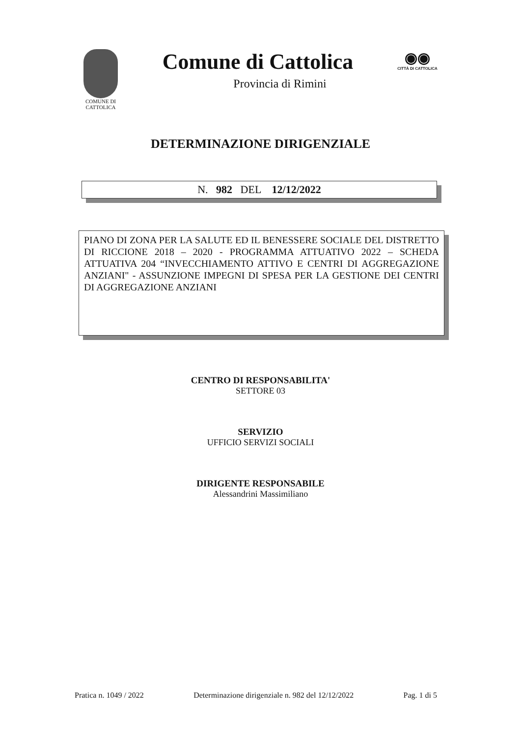COMUNE DI CATTOLICA
Comune di Cattolica
Provincia di Rimini
◉◉
CITTÀ DI CATTOLICA
DETERMINAZIONE DIRIGENZIALE
N. 982 DEL 12/12/2022
PIANO DI ZONA PER LA SALUTE ED IL BENESSERE SOCIALE DEL DISTRETTO DI RICCIONE 2018 – 2020 - PROGRAMMA ATTUATIVO 2022 – SCHEDA ATTUATIVA 204 “INVECCHIAMENTO ATTIVO E CENTRI DI AGGREGAZIONE ANZIANI" - ASSUNZIONE IMPEGNI DI SPESA PER LA GESTIONE DEI CENTRI DI AGGREGAZIONE ANZIANI
CENTRO DI RESPONSABILITA'
SETTORE 03
SERVIZIO
UFFICIO SERVIZI SOCIALI
DIRIGENTE RESPONSABILE
Alessandrini Massimiliano
Pratica n. 1049 / 2022 Determinazione dirigenziale n. 982 del 12/12/2022 Pag. 1 di 5